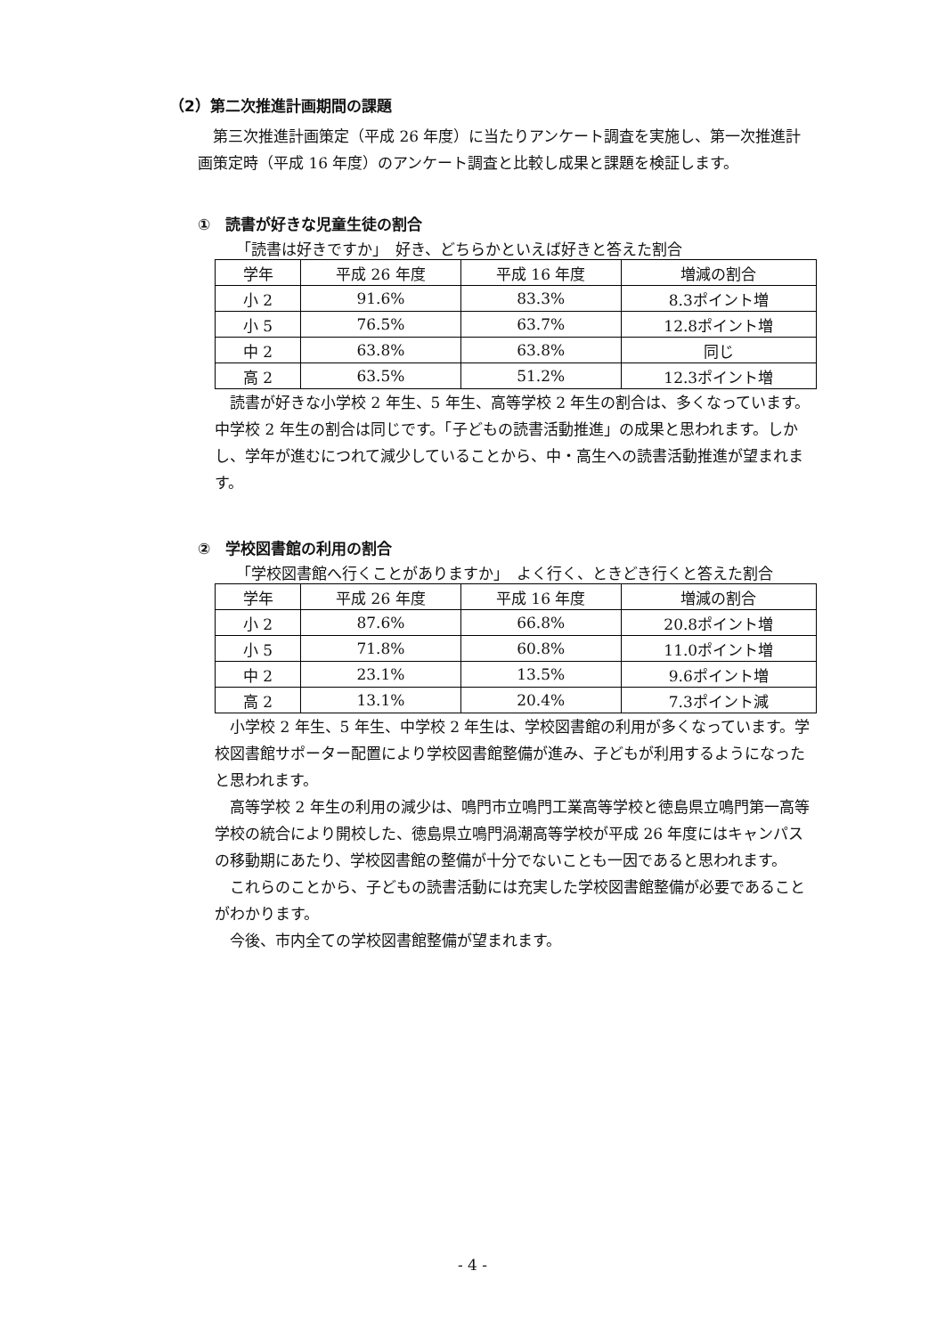（2）第二次推進計画期間の課題
第三次推進計画策定（平成 26 年度）に当たりアンケート調査を実施し、第一次推進計画策定時（平成 16 年度）のアンケート調査と比較し成果と課題を検証します。
①　読書が好きな児童生徒の割合
「読書は好きですか」　好き、どちらかといえば好きと答えた割合
| 学年 | 平成 26 年度 | 平成 16 年度 | 増減の割合 |
| --- | --- | --- | --- |
| 小 2 | 91.6% | 83.3% | 8.3ポイント増 |
| 小 5 | 76.5% | 63.7% | 12.8ポイント増 |
| 中 2 | 63.8% | 63.8% | 同じ |
| 高 2 | 63.5% | 51.2% | 12.3ポイント増 |
読書が好きな小学校 2 年生、5 年生、高等学校 2 年生の割合は、多くなっています。中学校 2 年生の割合は同じです。「子どもの読書活動推進」の成果と思われます。しかし、学年が進むにつれて減少していることから、中・高生への読書活動推進が望まれます。
②　学校図書館の利用の割合
「学校図書館へ行くことがありますか」　よく行く、ときどき行くと答えた割合
| 学年 | 平成 26 年度 | 平成 16 年度 | 増減の割合 |
| --- | --- | --- | --- |
| 小 2 | 87.6% | 66.8% | 20.8ポイント増 |
| 小 5 | 71.8% | 60.8% | 11.0ポイント増 |
| 中 2 | 23.1% | 13.5% | 9.6ポイント増 |
| 高 2 | 13.1% | 20.4% | 7.3ポイント減 |
小学校 2 年生、5 年生、中学校 2 年生は、学校図書館の利用が多くなっています。学校図書館サポーター配置により学校図書館整備が進み、子どもが利用するようになったと思われます。
高等学校 2 年生の利用の減少は、鳴門市立鳴門工業高等学校と徳島県立鳴門第一高等学校の統合により開校した、徳島県立鳴門渦潮高等学校が平成 26 年度にはキャンパスの移動期にあたり、学校図書館の整備が十分でないことも一因であると思われます。
これらのことから、子どもの読書活動には充実した学校図書館整備が必要であることがわかります。
今後、市内全ての学校図書館整備が望まれます。
- 4 -